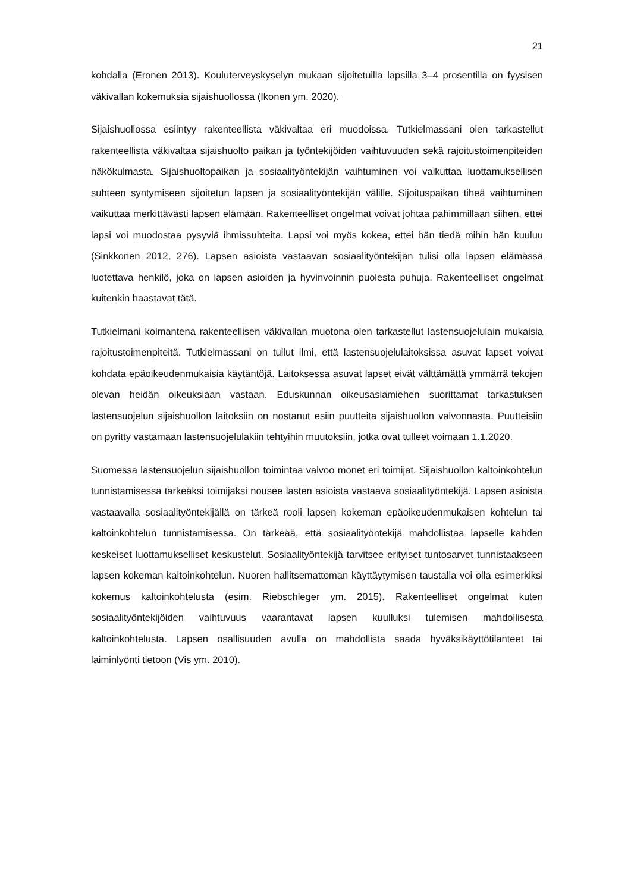21
kohdalla (Eronen 2013). Kouluterveyskyselyn mukaan sijoitetuilla lapsilla 3–4 prosentilla on fyysisen väkivallan kokemuksia sijaishuollossa (Ikonen ym. 2020).
Sijaishuollossa esiintyy rakenteellista väkivaltaa eri muodoissa. Tutkielmassani olen tarkastellut rakenteellista väkivaltaa sijaishuolto paikan ja työntekijöiden vaihtuvuuden sekä rajoitustoimenpiteiden näkökulmasta. Sijaishuoltopaikan ja sosiaalityöntekijän vaihtuminen voi vaikuttaa luottamuksellisen suhteen syntymiseen sijoitetun lapsen ja sosiaalityöntekijän välille. Sijoituspaikan tiheä vaihtuminen vaikuttaa merkittävästi lapsen elämään. Rakenteelliset ongelmat voivat johtaa pahimmillaan siihen, ettei lapsi voi muodostaa pysyviä ihmissuhteita. Lapsi voi myös kokea, ettei hän tiedä mihin hän kuuluu (Sinkkonen 2012, 276). Lapsen asioista vastaavan sosiaalityöntekijän tulisi olla lapsen elämässä luotettava henkilö, joka on lapsen asioiden ja hyvinvoinnin puolesta puhuja. Rakenteelliset ongelmat kuitenkin haastavat tätä.
Tutkielmani kolmantena rakenteellisen väkivallan muotona olen tarkastellut lastensuojelulain mukaisia rajoitustoimenpiteitä. Tutkielmassani on tullut ilmi, että lastensuojelulaitoksissa asuvat lapset voivat kohdata epäoikeudenmukaisia käytäntöjä. Laitoksessa asuvat lapset eivät välttämättä ymmärrä tekojen olevan heidän oikeuksiaan vastaan. Eduskunnan oikeusasiamiehen suorittamat tarkastuksen lastensuojelun sijaishuollon laitoksiin on nostanut esiin puutteita sijaishuollon valvonnasta. Puutteisiin on pyritty vastamaan lastensuojelulakiin tehtyihin muutoksiin, jotka ovat tulleet voimaan 1.1.2020.
Suomessa lastensuojelun sijaishuollon toimintaa valvoo monet eri toimijat. Sijaishuollon kaltoinkohtelun tunnistamisessa tärkeäksi toimijaksi nousee lasten asioista vastaava sosiaalityöntekijä. Lapsen asioista vastaavalla sosiaalityöntekijällä on tärkeä rooli lapsen kokeman epäoikeudenmukaisen kohtelun tai kaltoinkohtelun tunnistamisessa. On tärkeää, että sosiaalityöntekijä mahdollistaa lapselle kahden keskeiset luottamukselliset keskustelut. Sosiaalityöntekijä tarvitsee erityiset tuntosarvet tunnistaakseen lapsen kokeman kaltoinkohtelun. Nuoren hallitsemattoman käyttäytymisen taustalla voi olla esimerkiksi kokemus kaltoinkohtelusta (esim. Riebschleger ym. 2015). Rakenteelliset ongelmat kuten sosiaalityöntekijöiden vaihtuvuus vaarantavat lapsen kuulluksi tulemisen mahdollisesta kaltoinkohtelusta. Lapsen osallisuuden avulla on mahdollista saada hyväksikäyttötilanteet tai laiminlyönti tietoon (Vis ym. 2010).